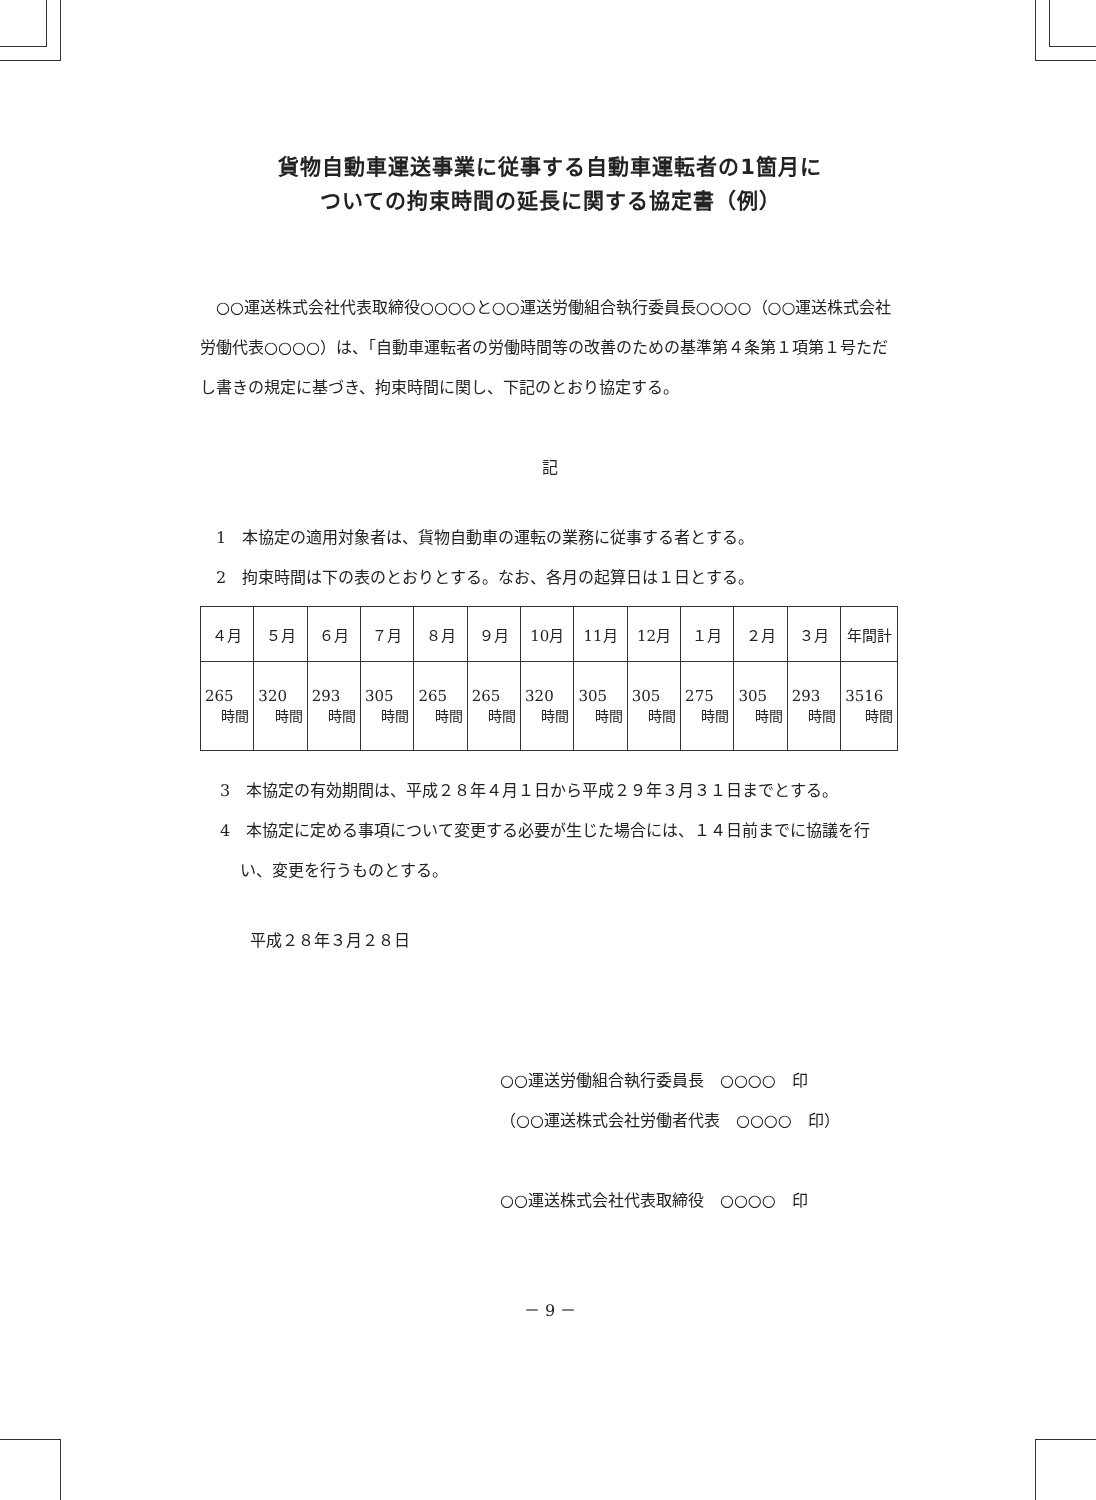貨物自動車運送事業に従事する自動車運転者の1箇月に
ついての拘束時間の延長に関する協定書（例）
　○○運送株式会社代表取締役○○○○と○○運送労働組合執行委員長○○○○（○○運送株式会社労働代表○○○○）は、「自動車運転者の労働時間等の改善のための基準第４条第１項第１号ただし書きの規定に基づき、拘束時間に関し、下記のとおり協定する。
記
　1　本協定の適用対象者は、貨物自動車の運転の業務に従事する者とする。
　2　拘束時間は下の表のとおりとする。なお、各月の起算日は１日とする。
| ４月 | ５月 | ６月 | ７月 | ８月 | ９月 | 10月 | 11月 | 12月 | １月 | ２月 | ３月 | 年間計 |
| 265 時間 | 320 時間 | 293 時間 | 305 時間 | 265 時間 | 265 時間 | 320 時間 | 305 時間 | 305 時間 | 275 時間 | 305 時間 | 293 時間 | 3516 時間 |
3　本協定の有効期間は、平成２８年４月１日から平成２９年３月３１日までとする。
4　本協定に定める事項について変更する必要が生じた場合には、１４日前までに協議を行い、変更を行うものとする。
平成２８年３月２８日
○○運送労働組合執行委員長　○○○○　印
（○○運送株式会社労働者代表　○○○○　印）
○○運送株式会社代表取締役　○○○○　印
－ 9 －